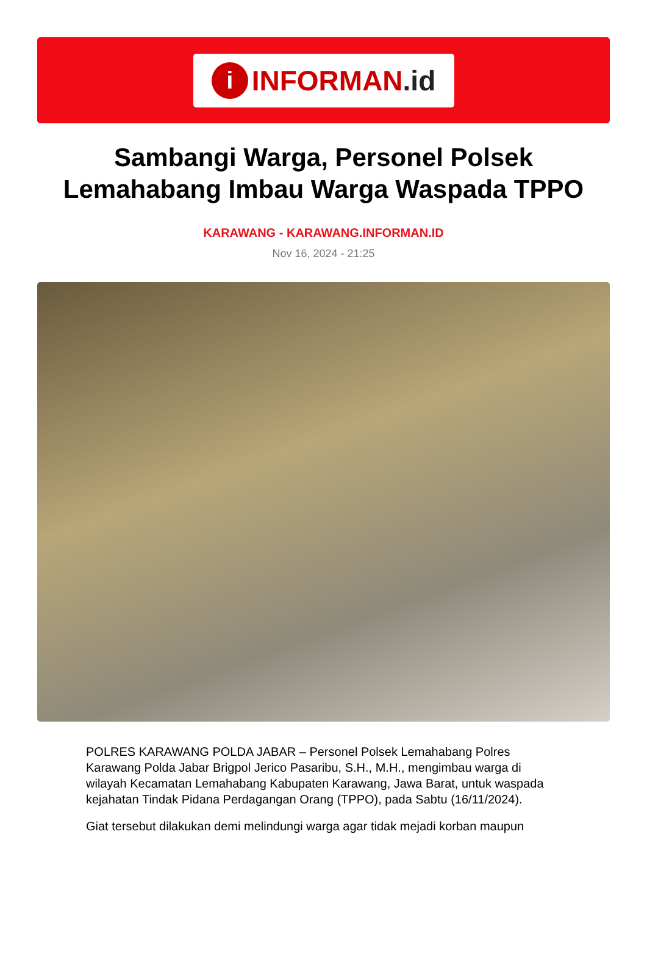i INFORMAN.id
Sambangi Warga, Personel Polsek Lemahabang Imbau Warga Waspada TPPO
KARAWANG - KARAWANG.INFORMAN.ID
Nov 16, 2024 - 21:25
POLRES KARAWANG POLDA JABAR – Personel Polsek Lemahabang Polres Karawang Polda Jabar Brigpol Jerico Pasaribu, S.H., M.H., mengimbau warga di wilayah Kecamatan Lemahabang Kabupaten Karawang, Jawa Barat, untuk waspada kejahatan Tindak Pidana Perdagangan Orang (TPPO), pada Sabtu (16/11/2024).
Giat tersebut dilakukan demi melindungi warga agar tidak mejadi korban maupun